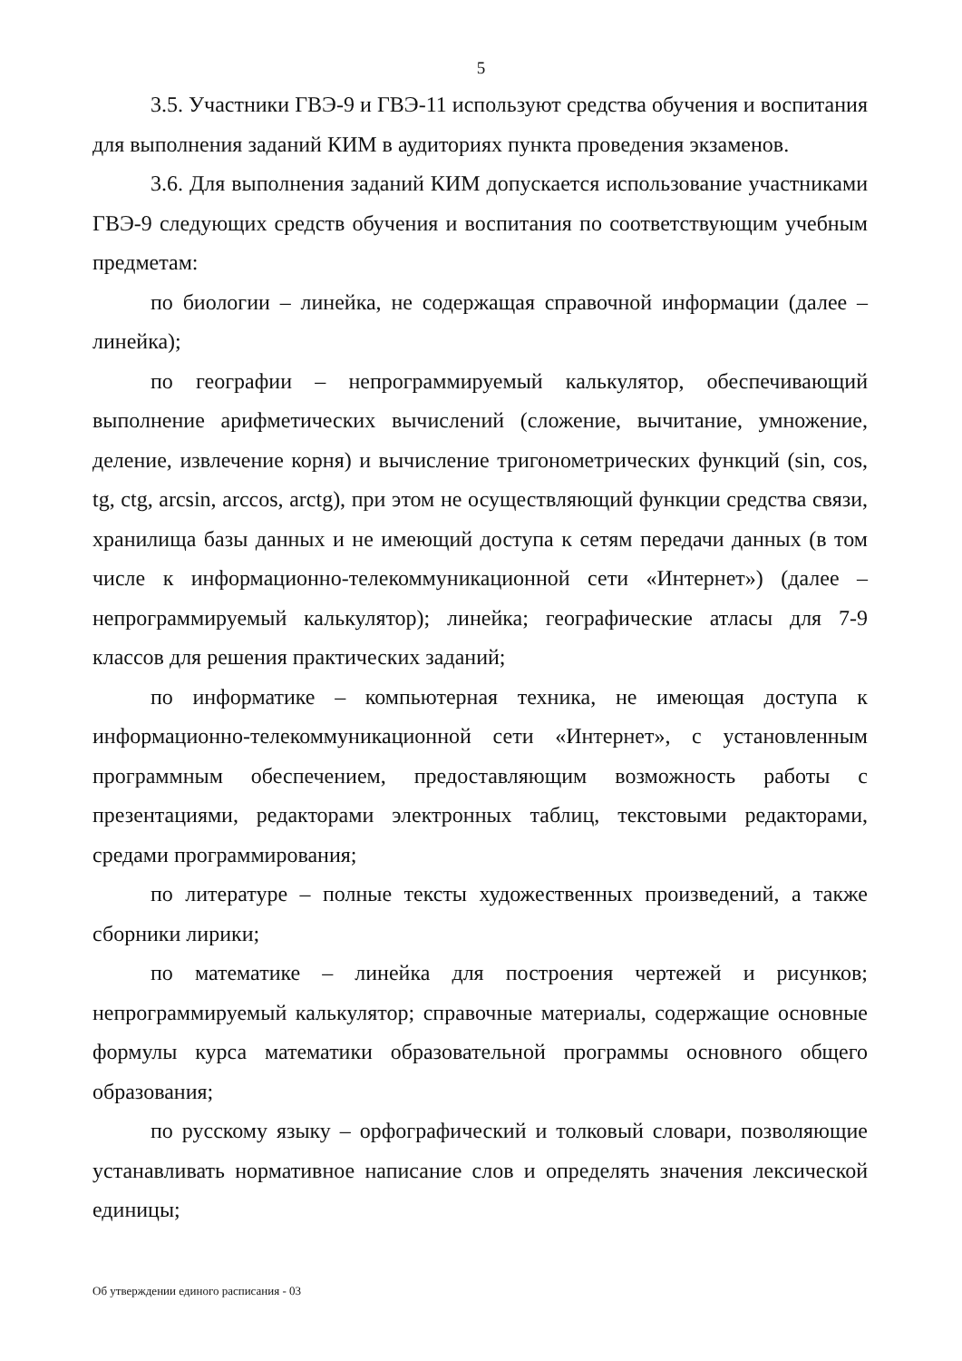5
3.5. Участники ГВЭ-9 и ГВЭ-11 используют средства обучения и воспитания для выполнения заданий КИМ в аудиториях пункта проведения экзаменов.
3.6. Для выполнения заданий КИМ допускается использование участниками ГВЭ-9 следующих средств обучения и воспитания по соответствующим учебным предметам:
по биологии – линейка, не содержащая справочной информации (далее – линейка);
по географии – непрограммируемый калькулятор, обеспечивающий выполнение арифметических вычислений (сложение, вычитание, умножение, деление, извлечение корня) и вычисление тригонометрических функций (sin, cos, tg, ctg, arcsin, arccos, arctg), при этом не осуществляющий функции средства связи, хранилища базы данных и не имеющий доступа к сетям передачи данных (в том числе к информационно-телекоммуникационной сети «Интернет») (далее – непрограммируемый калькулятор); линейка; географические атласы для 7-9 классов для решения практических заданий;
по информатике – компьютерная техника, не имеющая доступа к информационно-телекоммуникационной сети «Интернет», с установленным программным обеспечением, предоставляющим возможность работы с презентациями, редакторами электронных таблиц, текстовыми редакторами, средами программирования;
по литературе – полные тексты художественных произведений, а также сборники лирики;
по математике – линейка для построения чертежей и рисунков; непрограммируемый калькулятор; справочные материалы, содержащие основные формулы курса математики образовательной программы основного общего образования;
по русскому языку – орфографический и толковый словари, позволяющие устанавливать нормативное написание слов и определять значения лексической единицы;
Об утверждении единого расписания - 03